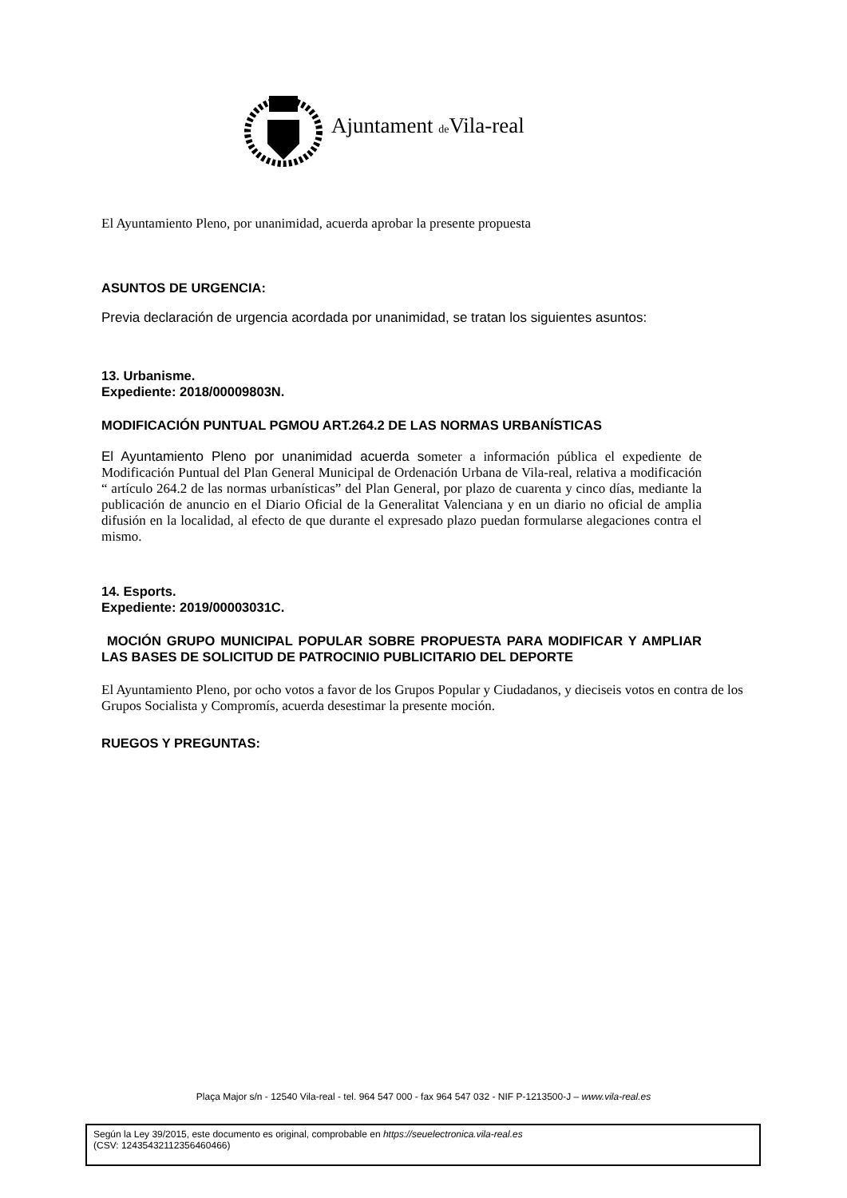Ajuntament de Vila-real
El Ayuntamiento Pleno, por unanimidad, acuerda aprobar la presente propuesta
ASUNTOS DE URGENCIA:
Previa declaración de urgencia acordada por unanimidad, se tratan los siguientes asuntos:
13. Urbanisme.
Expediente: 2018/00009803N.
MODIFICACIÓN PUNTUAL PGMOU ART.264.2 DE LAS NORMAS URBANÍSTICAS
El Ayuntamiento Pleno por unanimidad acuerda someter a información pública el expediente de Modificación Puntual del Plan General Municipal de Ordenación Urbana de Vila-real, relativa a modificación “ artículo 264.2 de las normas urbanísticas” del Plan General, por plazo de cuarenta y cinco días, mediante la publicación de anuncio en el Diario Oficial de la Generalitat Valenciana y en un diario no oficial de amplia difusión en la localidad, al efecto de que durante el expresado plazo puedan formularse alegaciones contra el mismo.
14. Esports.
Expediente: 2019/00003031C.
MOCIÓN GRUPO MUNICIPAL POPULAR SOBRE PROPUESTA PARA MODIFICAR Y AMPLIAR LAS BASES DE SOLICITUD DE PATROCINIO PUBLICITARIO DEL DEPORTE
El Ayuntamiento Pleno, por ocho votos a favor de los Grupos Popular y Ciudadanos, y dieciseis votos en contra de los Grupos Socialista y Compromís, acuerda desestimar la presente moción.
RUEGOS Y PREGUNTAS:
Plaça Major s/n - 12540 Vila-real - tel. 964 547 000 - fax 964 547 032 - NIF P-1213500-J – www.vila-real.es
Según la Ley 39/2015, este documento es original, comprobable en https://seuelectronica.vila-real.es
(CSV: 12435432112356460466)